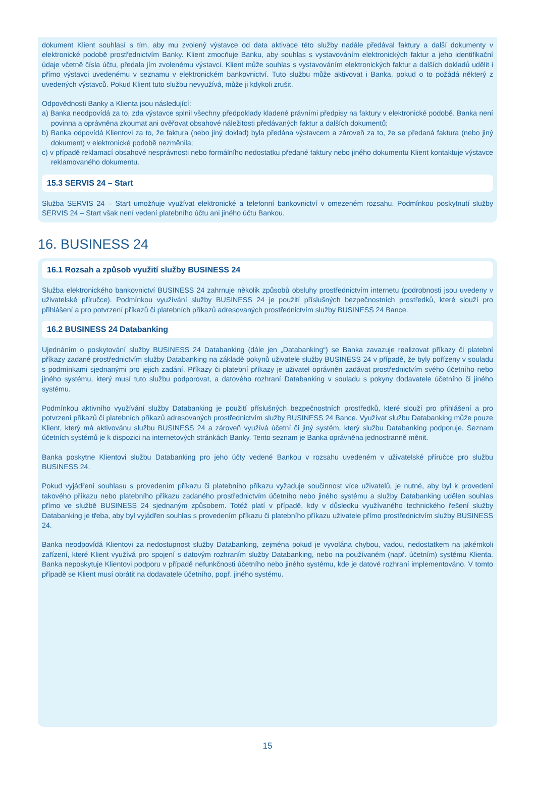dokument Klient souhlasí s tím, aby mu zvolený výstavce od data aktivace této služby nadále předával faktury a další dokumenty v elektronické podobě prostřednictvím Banky. Klient zmocňuje Banku, aby souhlas s vystavováním elektronických faktur a jeho identifikační údaje včetně čísla účtu, předala jím zvolenému výstavci. Klient může souhlas s vystavováním elektronických faktur a dalších dokladů udělit i přímo výstavci uvedenému v seznamu v elektronickém bankovnictví. Tuto službu může aktivovat i Banka, pokud o to požádá některý z uvedených výstavců. Pokud Klient tuto službu nevyužívá, může ji kdykoli zrušit.
Odpovědnosti Banky a Klienta jsou následující:
a) Banka neodpovídá za to, zda výstavce splnil všechny předpoklady kladené právními předpisy na faktury v elektronické podobě. Banka není povinna a oprávněna zkoumat ani ověřovat obsahové náležitosti předávaných faktur a dalších dokumentů;
b) Banka odpovídá Klientovi za to, že faktura (nebo jiný doklad) byla předána výstavcem a zároveň za to, že se předaná faktura (nebo jiný dokument) v elektronické podobě nezměnila;
c) v případě reklamací obsahové nesprávnosti nebo formálního nedostatku předané faktury nebo jiného dokumentu Klient kontaktuje výstavce reklamovaného dokumentu.
15.3 SERVIS 24 – Start
Služba SERVIS 24 – Start umožňuje využívat elektronické a telefonní bankovnictví v omezeném rozsahu. Podmínkou poskytnutí služby SERVIS 24 – Start však není vedení platebního účtu ani jiného účtu Bankou.
16. BUSINESS 24
16.1 Rozsah a způsob využití služby BUSINESS 24
Služba elektronického bankovnictví BUSINESS 24 zahrnuje několik způsobů obsluhy prostřednictvím internetu (podrobnosti jsou uvedeny v uživatelské příručce). Podmínkou využívání služby BUSINESS 24 je použití příslušných bezpečnostních prostředků, které slouží pro přihlášení a pro potvrzení příkazů či platebních příkazů adresovaných prostřednictvím služby BUSINESS 24 Bance.
16.2 BUSINESS 24 Databanking
Ujednáním o poskytování služby BUSINESS 24 Databanking (dále jen „Databanking“) se Banka zavazuje realizovat příkazy či platební příkazy zadané prostřednictvím služby Databanking na základě pokynů uživatele služby BUSINESS 24 v případě, že byly pořízeny v souladu s podmínkami sjednanými pro jejich zadání. Příkazy či platební příkazy je uživatel oprávněn zadávat prostřednictvím svého účetního nebo jiného systému, který musí tuto službu podporovat, a datového rozhraní Databanking v souladu s pokyny dodavatele účetního či jiného systému.
Podmínkou aktivního využívání služby Databanking je použití příslušných bezpečnostních prostředků, které slouží pro přihlášení a pro potvrzení příkazů či platebních příkazů adresovaných prostřednictvím služby BUSINESS 24 Bance. Využívat službu Databanking může pouze Klient, který má aktivovánu službu BUSINESS 24 a zároveň využívá účetní či jiný systém, který službu Databanking podporuje. Seznam účetních systémů je k dispozici na internetových stránkách Banky. Tento seznam je Banka oprávněna jednostranně měnit.
Banka poskytne Klientovi službu Databanking pro jeho účty vedené Bankou v rozsahu uvedeném v uživatelské příručce pro službu BUSINESS 24.
Pokud vyjádření souhlasu s provedením příkazu či platebního příkazu vyžaduje součinnost více uživatelů, je nutné, aby byl k provedení takového příkazu nebo platebního příkazu zadaného prostřednictvím účetního nebo jiného systému a služby Databanking udělen souhlas přímo ve službě BUSINESS 24 sjednaným způsobem. Totéž platí v případě, kdy v důsledku využívaného technického řešení služby Databanking je třeba, aby byl vyjádřen souhlas s provedením příkazu či platebního příkazu uživatele přímo prostřednictvím služby BUSINESS 24.
Banka neodpovídá Klientovi za nedostupnost služby Databanking, zejména pokud je vyvolána chybou, vadou, nedostatkem na jakémkoli zařízení, které Klient využívá pro spojení s datovým rozhraním služby Databanking, nebo na používaném (např. účetním) systému Klienta. Banka neposkytuje Klientovi podporu v případě nefunkčnosti účetního nebo jiného systému, kde je datové rozhraní implementováno. V tomto případě se Klient musí obrátit na dodavatele účetního, popř. jiného systému.
15